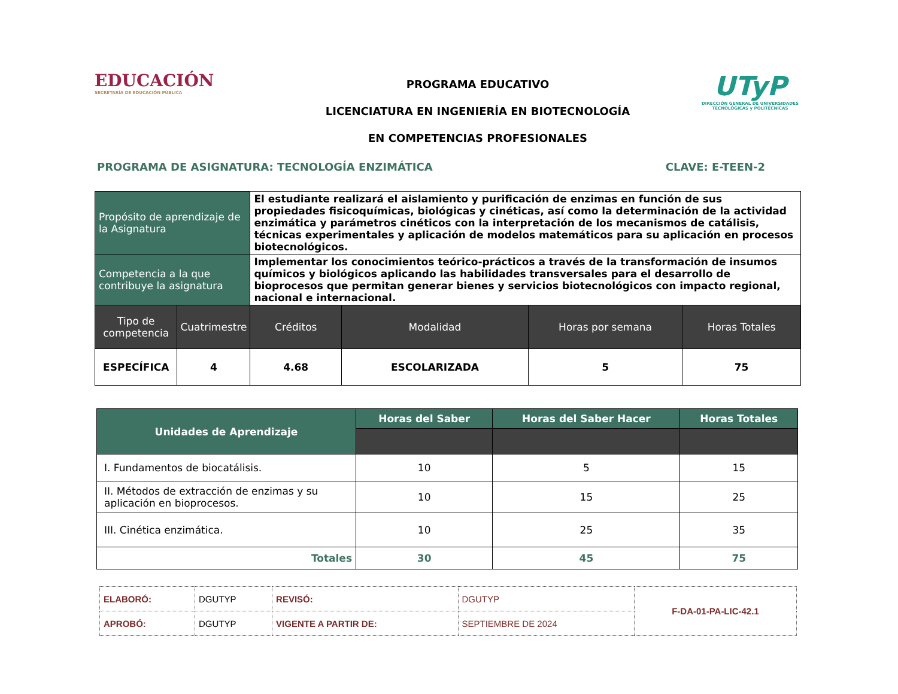EDUCACIÓN
SECRETARÍA DE EDUCACIÓN PÚBLICA
PROGRAMA EDUCATIVO
LICENCIATURA EN INGENIERÍA EN BIOTECNOLOGÍA
EN COMPETENCIAS PROFESIONALES
UTyP
DIRECCIÓN GENERAL DE UNIVERSIDADES TECNOLÓGICAS y POLITÉCNICAS
PROGRAMA DE ASIGNATURA: TECNOLOGÍA ENZIMÁTICA CLAVE: E-TEEN-2
| Propósito de aprendizaje de la Asignatura | | El estudiante realizará el aislamiento y purificación de enzimas en función de sus propiedades fisicoquímicas, biológicas y cinéticas, así como la determinación de la actividad enzimática y parámetros cinéticos con la interpretación de los mecanismos de catálisis, técnicas experimentales y aplicación de modelos matemáticos para su aplicación en procesos biotecnológicos. | | | |
| Competencia a la que contribuye la asignatura | | Implementar los conocimientos teórico-prácticos a través de la transformación de insumos químicos y biológicos aplicando las habilidades transversales para el desarrollo de bioprocesos que permitan generar bienes y servicios biotecnológicos con impacto regional, nacional e internacional. | | | |
| Tipo de competencia | Cuatrimestre | Créditos | Modalidad | Horas por semana | Horas Totales |
| ESPECÍFICA | 4 | 4.68 | ESCOLARIZADA | 5 | 75 |
| Unidades de Aprendizaje | Horas del Saber | Horas del Saber Hacer | Horas Totales |
| --- | --- | --- | --- |
| I. Fundamentos de biocatálisis. | 10 | 5 | 15 |
| II. Métodos de extracción de enzimas y su aplicación en bioprocesos. | 10 | 15 | 25 |
| III. Cinética enzimática. | 10 | 25 | 35 |
| Totales | 30 | 45 | 75 |
| ELABORÓ: | DGUTYP | REVISÓ: | DGUTYP | F-DA-01-PA-LIC-42.1 |
| APROBÓ: | DGUTYP | VIGENTE A PARTIR DE: | SEPTIEMBRE DE 2024 | |